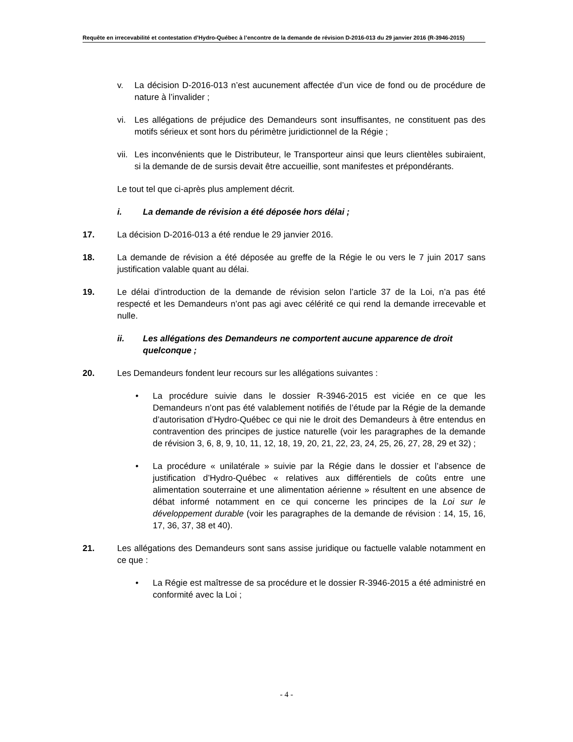Requête en irrecevabilité et contestation d’Hydro-Québec à l’encontre de la demande de révision D-2016-013 du 29 janvier 2016 (R-3946-2015)
v. La décision D-2016-013 n’est aucunement affectée d’un vice de fond ou de procédure de nature à l’invalider ;
vi. Les allégations de préjudice des Demandeurs sont insuffisantes, ne constituent pas des motifs sérieux et sont hors du périmètre juridictionnel de la Régie ;
vii. Les inconvénients que le Distributeur, le Transporteur ainsi que leurs clientèles subiraient, si la demande de de sursis devait être accueillie, sont manifestes et prépondérants.
Le tout tel que ci-après plus amplement décrit.
i. La demande de révision a été déposée hors délai ;
17. La décision D-2016-013 a été rendue le 29 janvier 2016.
18. La demande de révision a été déposée au greffe de la Régie le ou vers le 7 juin 2017 sans justification valable quant au délai.
19. Le délai d’introduction de la demande de révision selon l’article 37 de la Loi, n’a pas été respecté et les Demandeurs n’ont pas agi avec célérité ce qui rend la demande irrecevable et nulle.
ii. Les allégations des Demandeurs ne comportent aucune apparence de droit quelconque ;
20. Les Demandeurs fondent leur recours sur les allégations suivantes :
• La procédure suivie dans le dossier R-3946-2015 est viciée en ce que les Demandeurs n’ont pas été valablement notifiés de l’étude par la Régie de la demande d’autorisation d’Hydro-Québec ce qui nie le droit des Demandeurs à être entendus en contravention des principes de justice naturelle (voir les paragraphes de la demande de révision 3, 6, 8, 9, 10, 11, 12, 18, 19, 20, 21, 22, 23, 24, 25, 26, 27, 28, 29 et 32) ;
• La procédure « unilatérale » suivie par la Régie dans le dossier et l’absence de justification d’Hydro-Québec « relatives aux différentiels de coûts entre une alimentation souterraine et une alimentation aérienne » résultent en une absence de débat informé notamment en ce qui concerne les principes de la Loi sur le développement durable (voir les paragraphes de la demande de révision : 14, 15, 16, 17, 36, 37, 38 et 40).
21. Les allégations des Demandeurs sont sans assise juridique ou factuelle valable notamment en ce que :
• La Régie est maîtresse de sa procédure et le dossier R-3946-2015 a été administré en conformité avec la Loi ;
- 4 -